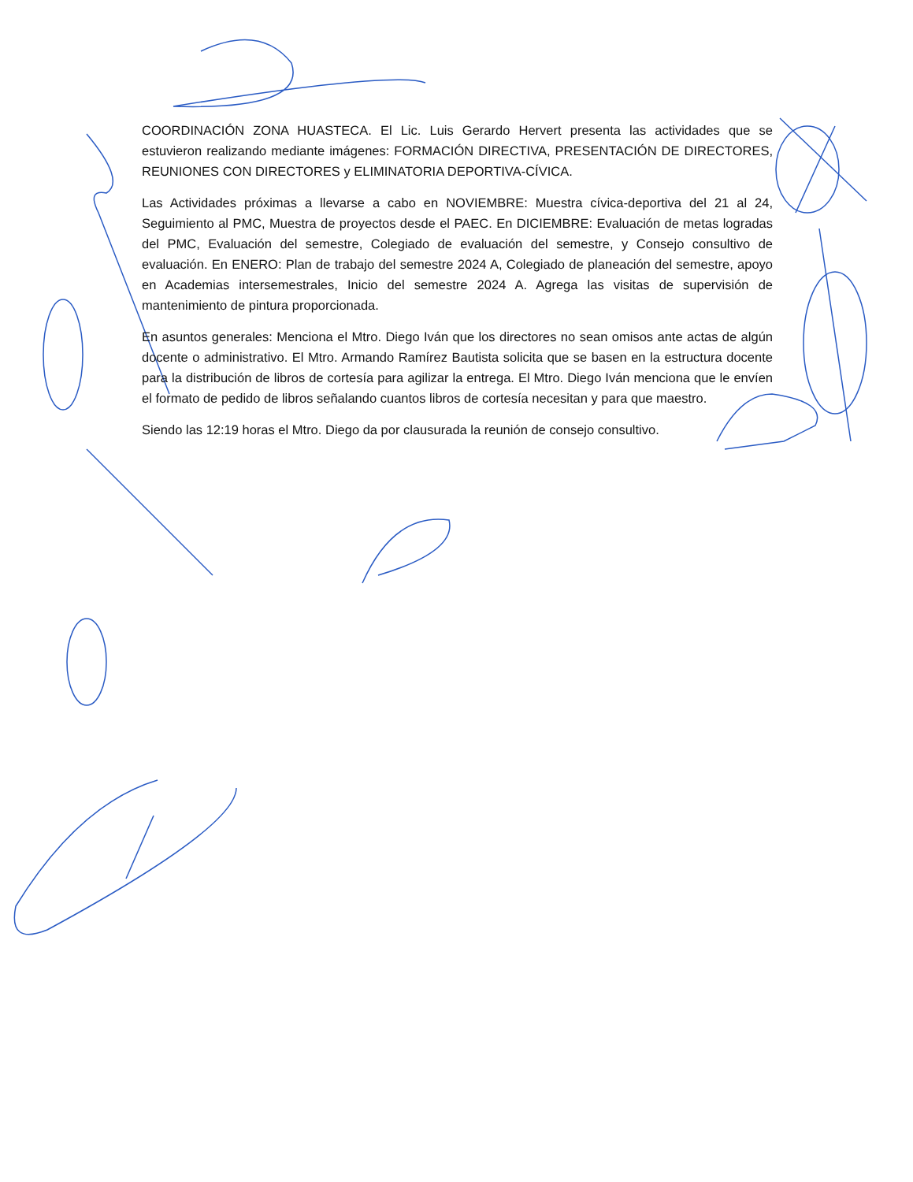COORDINACIÓN ZONA HUASTECA. El Lic. Luis Gerardo Hervert presenta las actividades que se estuvieron realizando mediante imágenes: FORMACIÓN DIRECTIVA, PRESENTACIÓN DE DIRECTORES, REUNIONES CON DIRECTORES y ELIMINATORIA DEPORTIVA-CÍVICA.
Las Actividades próximas a llevarse a cabo en NOVIEMBRE: Muestra cívica-deportiva del 21 al 24, Seguimiento al PMC, Muestra de proyectos desde el PAEC. En DICIEMBRE: Evaluación de metas logradas del PMC, Evaluación del semestre, Colegiado de evaluación del semestre, y Consejo consultivo de evaluación. En ENERO: Plan de trabajo del semestre 2024 A, Colegiado de planeación del semestre, apoyo en Academias intersemestrales, Inicio del semestre 2024 A. Agrega las visitas de supervisión de mantenimiento de pintura proporcionada.
En asuntos generales: Menciona el Mtro. Diego Iván que los directores no sean omisos ante actas de algún docente o administrativo. El Mtro. Armando Ramírez Bautista solicita que se basen en la estructura docente para la distribución de libros de cortesía para agilizar la entrega. El Mtro. Diego Iván menciona que le envíen el formato de pedido de libros señalando cuantos libros de cortesía necesitan y para que maestro.
Siendo las 12:19 horas el Mtro. Diego da por clausurada la reunión de consejo consultivo.